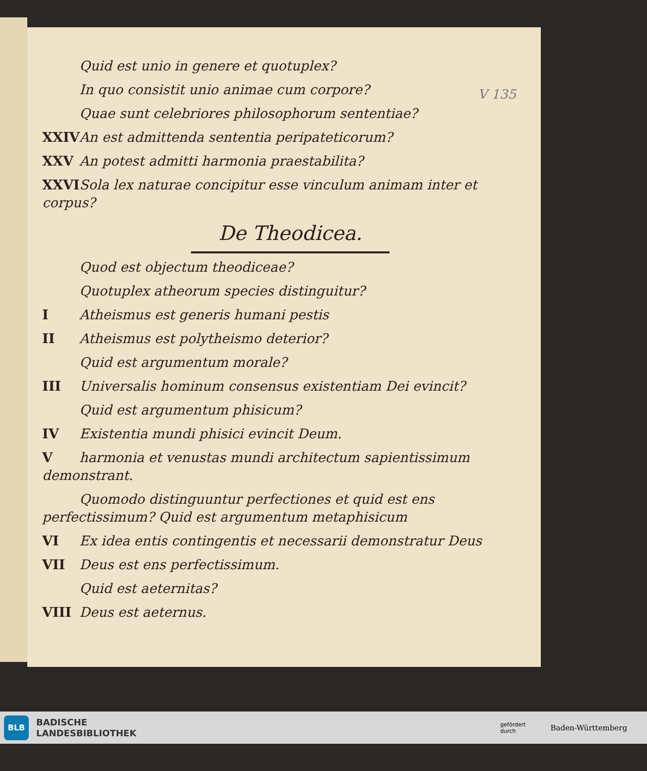V 135
Quid est unio in genere et quotuplex?
In quo consistit unio animae cum corpore?
Quae sunt celebriores philosophorum sententiae?
XXIV An est admittenda sententia peripateticorum?
XXV An potest admitti harmonia praestabilita?
XXVI Sola lex naturae concipitur esse vinculum animam inter et corpus?
De Theodicea.
Quod est objectum theodiceae?
Quotuplex atheorum species distinguitur?
I Atheismus est generis humani pestis
II Atheismus est polytheismo deterior?
Quid est argumentum morale?
III Universalis hominum consensus existentiam Dei evincit?
Quid est argumentum phisicum?
IV Existentia mundi phisici evincit Deum.
Vharmonia et venustas mundi architectum sapientissimum demonstrant.
Quomodo distinguuntur perfectiones et quid est ens perfectissimum? Quid est argumentum metaphisicum
VI Ex idea entis contingentis et necessarii demonstratur Deus
VII Deus est ens perfectissimum.
Quid est aeternitas?
VIII Deus est aeternus.
BLB
BADISCHE
LANDESBIBLIOTHEK
gefördert
durch Baden-Württemberg